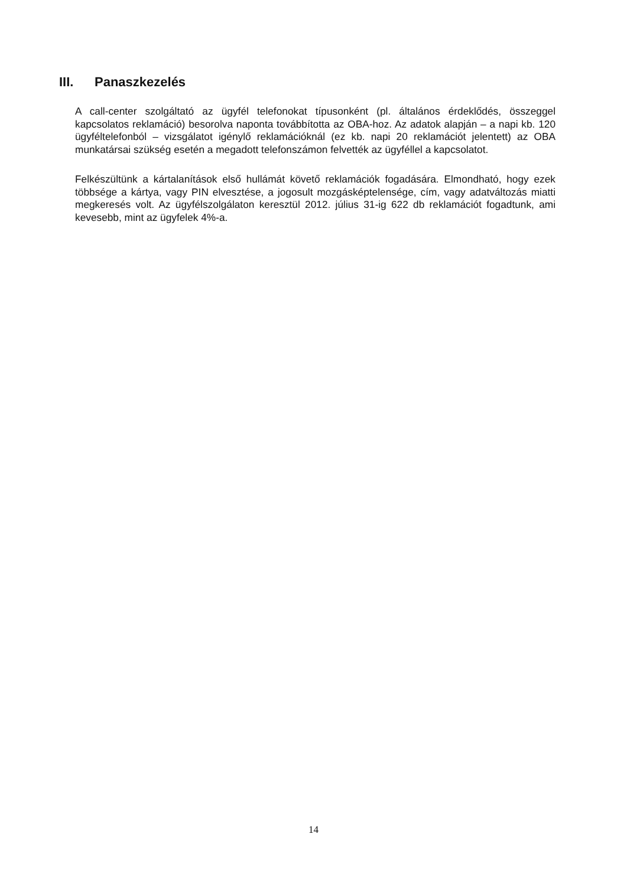III. Panaszkezelés
A call-center szolgáltató az ügyfél telefonokat típusonként (pl. általános érdeklődés, összeggel kapcsolatos reklamáció) besorolva naponta továbbította az OBA-hoz. Az adatok alapján – a napi kb. 120 ügyféltelefonból – vizsgálatot igénylő reklamációknál (ez kb. napi 20 reklamációt jelentett) az OBA munkatársai szükség esetén a megadott telefonszámon felvették az ügyféllel a kapcsolatot.
Felkészültünk a kártalanítások első hullámát követő reklamációk fogadására. Elmondható, hogy ezek többsége a kártya, vagy PIN elvesztése, a jogosult mozgásképtelensége, cím, vagy adatváltozás miatti megkeresés volt. Az ügyfélszolgálaton keresztül 2012. július 31-ig 622 db reklamációt fogadtunk, ami kevesebb, mint az ügyfelek 4%-a.
14